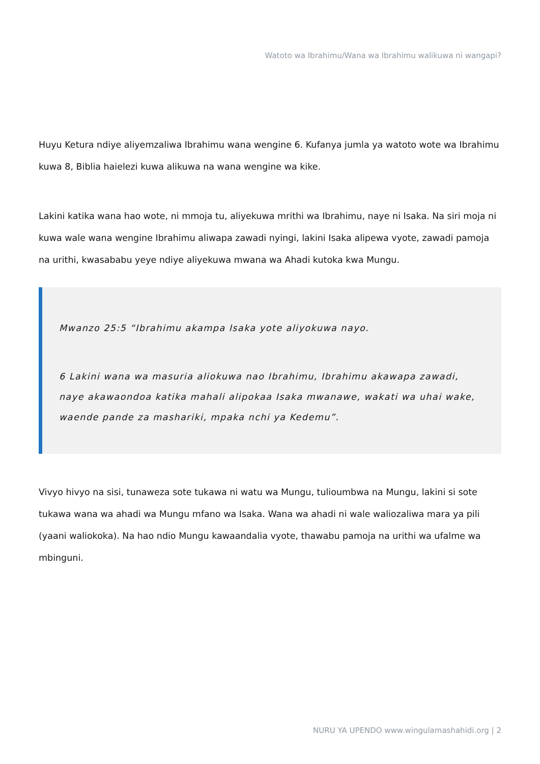Watoto wa Ibrahimu/Wana wa Ibrahimu walikuwa ni wangapi?
Huyu Ketura ndiye aliyemzaliwa Ibrahimu wana wengine 6. Kufanya jumla ya watoto wote wa Ibrahimu kuwa 8, Biblia haielezi kuwa alikuwa na wana wengine wa kike.
Lakini katika wana hao wote, ni mmoja tu, aliyekuwa mrithi wa Ibrahimu, naye ni Isaka. Na siri moja ni kuwa wale wana wengine Ibrahimu aliwapa zawadi nyingi, lakini Isaka alipewa vyote, zawadi pamoja na urithi, kwasababu yeye ndiye aliyekuwa mwana wa Ahadi kutoka kwa Mungu.
Mwanzo 25:5 “Ibrahimu akampa Isaka yote aliyokuwa nayo.
6 Lakini wana wa masuria aliokuwa nao Ibrahimu, Ibrahimu akawapa zawadi, naye akawaondoa katika mahali alipokaa Isaka mwanawe, wakati wa uhai wake, waende pande za mashariki, mpaka nchi ya Kedemu”.
Vivyo hivyo na sisi, tunaweza sote tukawa ni watu wa Mungu, tulioumbwa na Mungu, lakini si sote tukawa wana wa ahadi wa Mungu mfano wa Isaka. Wana wa ahadi ni wale waliozaliwa mara ya pili (yaani waliokoka). Na hao ndio Mungu kawaandalia vyote, thawabu pamoja na urithi wa ufalme wa mbinguni.
NURU YA UPENDO www.wingulamashahidi.org | 2